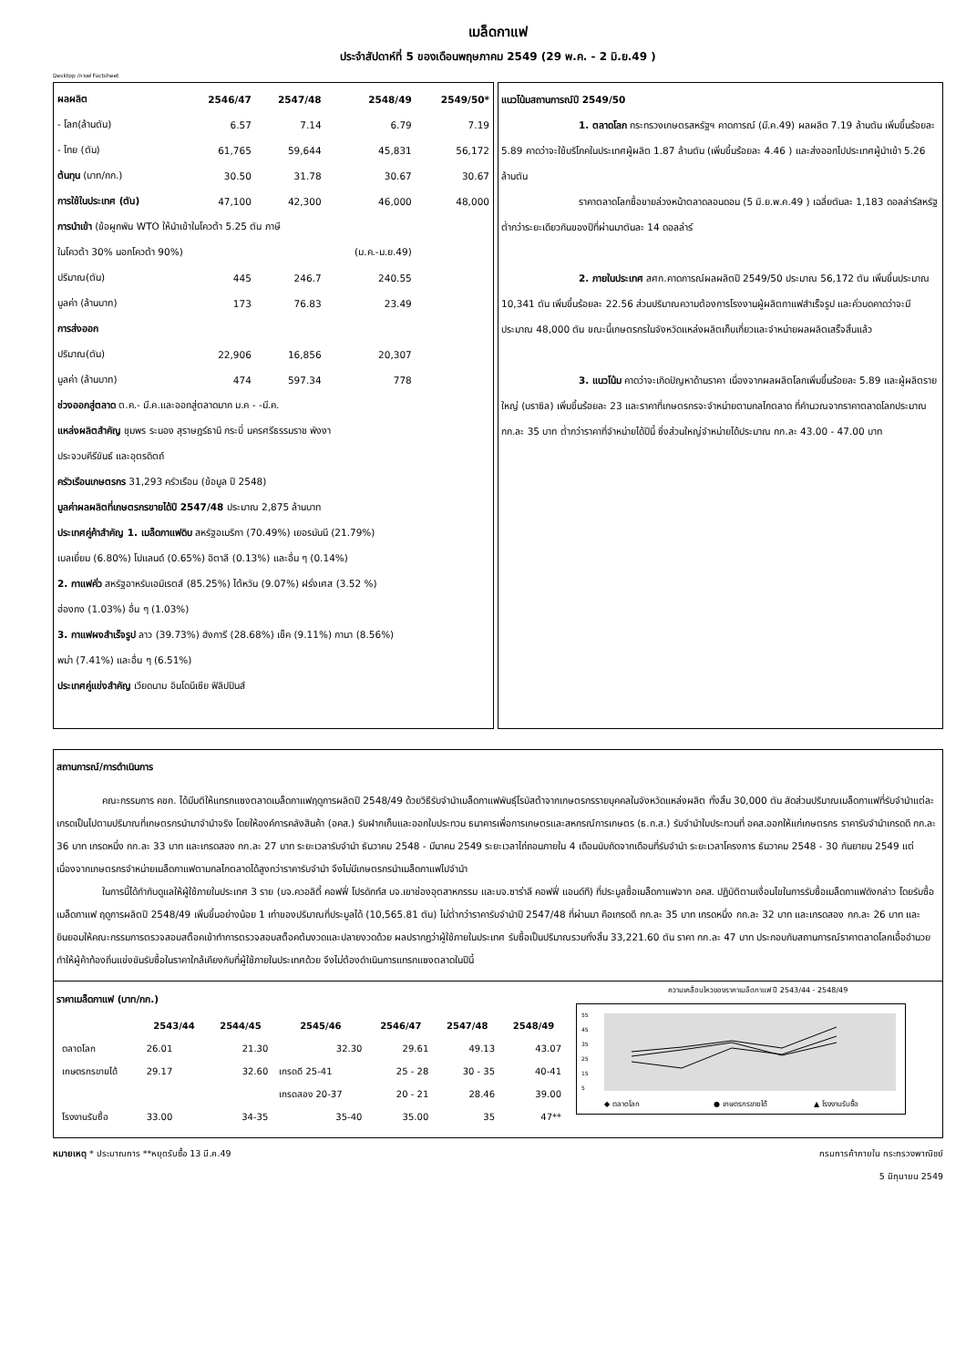เมล็ดกาแฟ
ประจำสัปดาห์ที่ 5 ของเดือนพฤษภาคม 2549 (29 พ.ค. - 2 มิ.ย.49 )
Desktop /กาแฟ Factsheet
| ผลผลิต | 2546/47 | 2547/48 | 2548/49 | 2549/50* |
| - โลก(ล้านตัน) | 6.57 | 7.14 | 6.79 | 7.19 |
| - ไทย (ตัน) | 61,765 | 59,644 | 45,831 | 56,172 |
| ต้นทุน (บาท/กก.) | 30.50 | 31.78 | 30.67 | 30.67 |
| การใช้ในประเทศ (ตัน) | 47,100 | 42,300 | 46,000 | 48,000 |
| การนำเข้า (ข้อผูกพัน WTO ให้นำเข้าในโควต้า 5.25 ตัน ภาษี | | | | |
| ในโควต้า 30% นอกโควต้า 90%) | | | (ม.ค.-ม.ย.49) | |
| ปริมาณ(ตัน) | 445 | 246.7 | 240.55 | |
| มูลค่า (ล้านบาท) | 173 | 76.83 | 23.49 | |
| การส่งออก | | | | |
| ปริมาณ(ตัน) | 22,906 | 16,856 | 20,307 | |
| มูลค่า (ล้านบาท) | 474 | 597.34 | 778 | |
| ช่วงออกสู่ตลาด ต.ค.- มี.ค.และออกสู่ตลาดมาก ม.ค - -มี.ค. | | | | |
| แหล่งผลิตสำคัญ ชุมพร ระนอง สุราษฎร์ธานี กระบี่ นครศรีธรรมราช พังงา | | | | |
| ประจวบคีรีขันธ์ และอุตรดิตถ์ | | | | |
| ครัวเรือนเกษตรกร 31,293 ครัวเรือน (ข้อมูล ปี 2548) | | | | |
| มูลค่าผลผลิตที่เกษตรกรขายได้ปี 2547/48 ประมาณ 2,875 ล้านบาท | | | | |
| ประเทศคู่ค้าสำคัญ 1. เมล็ดกาแฟดิบ สหรัฐอเมริกา (70.49%) เยอรมันนี (21.79%) | | | | |
| เบลเยี่ยม (6.80%) โปแลนด์ (0.65%) อิตาลี (0.13%) และอื่น ๆ (0.14%) | | | | |
| 2. กาแฟคั่ว สหรัฐอาหรับเอมิเรตส์ (85.25%) ไต้หวัน (9.07%) ฝรั่งเศส (3.52 %) | | | | |
| ฮ่องกง (1.03%) อื่น ๆ (1.03%) | | | | |
| 3. กาแฟผงสำเร็จรูป ลาว (39.73%) ฮังการี (28.68%) เช็ค (9.11%) กานา (8.56%) | | | | |
| พม่า (7.41%) และอื่น ๆ (6.51%) | | | | |
| ประเทศคู่แข่งสำคัญ เวียดนาม อินโดนีเซีย ฟิลิปปินส์ | | | | |
แนวโน้มสถานการณ์ปี 2549/50
1. ตลาดโลก กระทรวงเกษตรสหรัฐฯ คาดการณ์ (มี.ค.49) ผลผลิต 7.19 ล้านตัน เพิ่มขึ้นร้อยละ 5.89 คาดว่าจะใช้บริโภคในประเทศผู้ผลิต 1.87 ล้านตัน (เพิ่มขึ้นร้อยละ 4.46 ) และส่งออกไปประเทศผู้นำเข้า 5.26 ล้านตัน
ราคาตลาดโลกซื้อขายล่วงหน้าตลาดลอนดอน (5 มิ.ย.พ.ค.49 ) เฉลี่ยตันละ 1,183 ดอลล่าร์สหรัฐ ต่ำกว่าระยะเดียวกันของปีที่ผ่านมาตันละ 14 ดอลล่าร์
2. ภายในประเทศ สศก.คาดการณ์ผลผลิตปี 2549/50 ประมาณ 56,172 ตัน เพิ่มขึ้นประมาณ 10,341 ตัน เพิ่มขึ้นร้อยละ 22.56 ส่วนปริมาณความต้องการโรงงานผู้ผลิตกาแฟสำเร็จรูป และคั่วบดคาดว่าจะมีประมาณ 48,000 ตัน ขณะนี้เกษตรกรในจังหวัดแหล่งผลิตเก็บเกี่ยวและจำหน่ายผลผลิตเสร็จสิ้นแล้ว
3. แนวโน้ม คาดว่าจะเกิดปัญหาด้านราคา เนื่องจากผลผลิตโลกเพิ่มขึ้นร้อยละ 5.89 และผู้ผลิตรายใหญ่ (บราซิล) เพิ่มขึ้นร้อยละ 23 และราคาที่เกษตรกรจะจำหน่ายตามกลไกตลาด ที่คำนวณจากราคาตลาดโลกประมาณ กก.ละ 35 บาท ต่ำกว่าราคาที่จำหน่ายได้ปีนี้ ซึ่งส่วนใหญ่จำหน่ายได้ประมาณ กก.ละ 43.00 - 47.00 บาท
สถานการณ์/การดำเนินการ
คณะกรรมการ คชก. ได้มีมติให้แทรกแซงตลาดเมล็ดกาแฟฤดูการผลิตปี 2548/49 ด้วยวิธีรับจำนำเมล็ดกาแฟพันธุ์โรบัสต้าจากเกษตรกรรายบุคคลในจังหวัดแหล่งผลิต ทั้งสิ้น 30,000 ตัน สัดส่วนปริมาณเมล็ดกาแฟที่รับจำนำแต่ละเกรดเป็นไปตามปริมาณที่เกษตรกรนำมาจำนำจริง โดยให้องค์การคลังสินค้า (อคส.) รับฝากเก็บและออกใบประทวน ธนาคารเพื่อการเกษตรและสหกรณ์การเกษตร (ธ.ก.ส.) รับจำนำใบประทวนที่ อคส.ออกให้แก่เกษตรกร ราคารับจำนำเกรดดี กก.ละ 36 บาท เกรดหนึ่ง กก.ละ 33 บาท และเกรดสอง กก.ละ 27 บาท ระยะเวลารับจำนำ ธันวาคม 2548 - มีนาคม 2549 ระยะเวลาไถ่ถอนภายใน 4 เดือนนับถัดจากเดือนที่รับจำนำ ระยะเวลาโครงการ ธันวาคม 2548 - 30 กันยายน 2549 แต่เนื่องจากเกษตรกรจำหน่ายเมล็ดกาแฟตามกลไกตลาดได้สูงกว่าราคารับจำนำ จึงไม่มีเกษตรกรนำเมล็ดกาแฟไปจำนำ
ในการนี้ได้กำกับดูแลให้ผู้ใช้ภายในประเทศ 3 ราย (บจ.ควอลิตี้ คอฟฟี่ โปรดักท์ส บจ.เขาช่องอุตสาหกรรม และบจ.ซาร่าลี คอฟฟี่ แอนด์ที) ที่ประมูลซื้อเมล็ดกาแฟจาก อคส. ปฏิบัติตามเงื่อนไขในการรับซื้อเมล็ดกาแฟดังกล่าว โดยรับซื้อเมล็ดกาแฟ ฤดูการผลิตปี 2548/49 เพิ่มขึ้นอย่างน้อย 1 เท่าของปริมาณที่ประมูลได้ (10,565.81 ตัน) ไม่ต่ำกว่าราคารับจำนำปี 2547/48 ที่ผ่านมา คือเกรดดี กก.ละ 35 บาท เกรดหนึ่ง กก.ละ 32 บาท และเกรดสอง กก.ละ 26 บาท และยินยอมให้คณะกรรมการตรวจสอบสต็อคเข้าทำการตรวจสอบสต็อคต้นงวดและปลายงวดด้วย ผลปรากฏว่าผู้ใช้ภายในประเทศ รับซื้อเป็นปริมาณรวมทั้งสิ้น 33,221.60 ตัน ราคา กก.ละ 47 บาท ประกอบกับสถานการณ์ราคาตลาดโลกเอื้ออำนวยทำให้ผู้ค้าท้องถิ่นแข่งขันรับซื้อในราคาใกล้เคียงกับที่ผู้ใช้ภายในประเทศด้วย จึงไม่ต้องดำเนินการแทรกแซงตลาดในปีนี้
ราคาเมล็ดกาแฟ (บาท/กก.)
| | 2543/44 | 2544/45 | 2545/46 | 2546/47 | 2547/48 | 2548/49 |
| --- | --- | --- | --- | --- | --- | --- |
| ตลาดโลก | 26.01 | 21.30 | 32.30 | 29.61 | 49.13 | 43.07 |
| เกษตรกรขายได้ | 29.17 | 32.60 | เกรดดี 25-41 | 25 - 28 | 30 - 35 | 40-41 |
| | | | เกรดสอง 20-37 | 20 - 21 | 28.46 | 39.00 |
| โรงงานรับซื้อ | 33.00 | 34-35 | 35-40 | 35.00 | 35 | 47** |
ความเคลื่อนไหวของราคาเมล็ดกาแฟ ปี 2543/44 - 2548/49
55
45
35
25
15
5
◆ ตลาดโลก
● เกษตรกรขายได้
▲ โรงงานรับซื้อ
หมายเหตุ * ประมาณการ **หยุดรับซื้อ 13 มี.ค.49 กรมการค้าภายใน กระทรวงพาณิชย์
5 มิถุนายน 2549